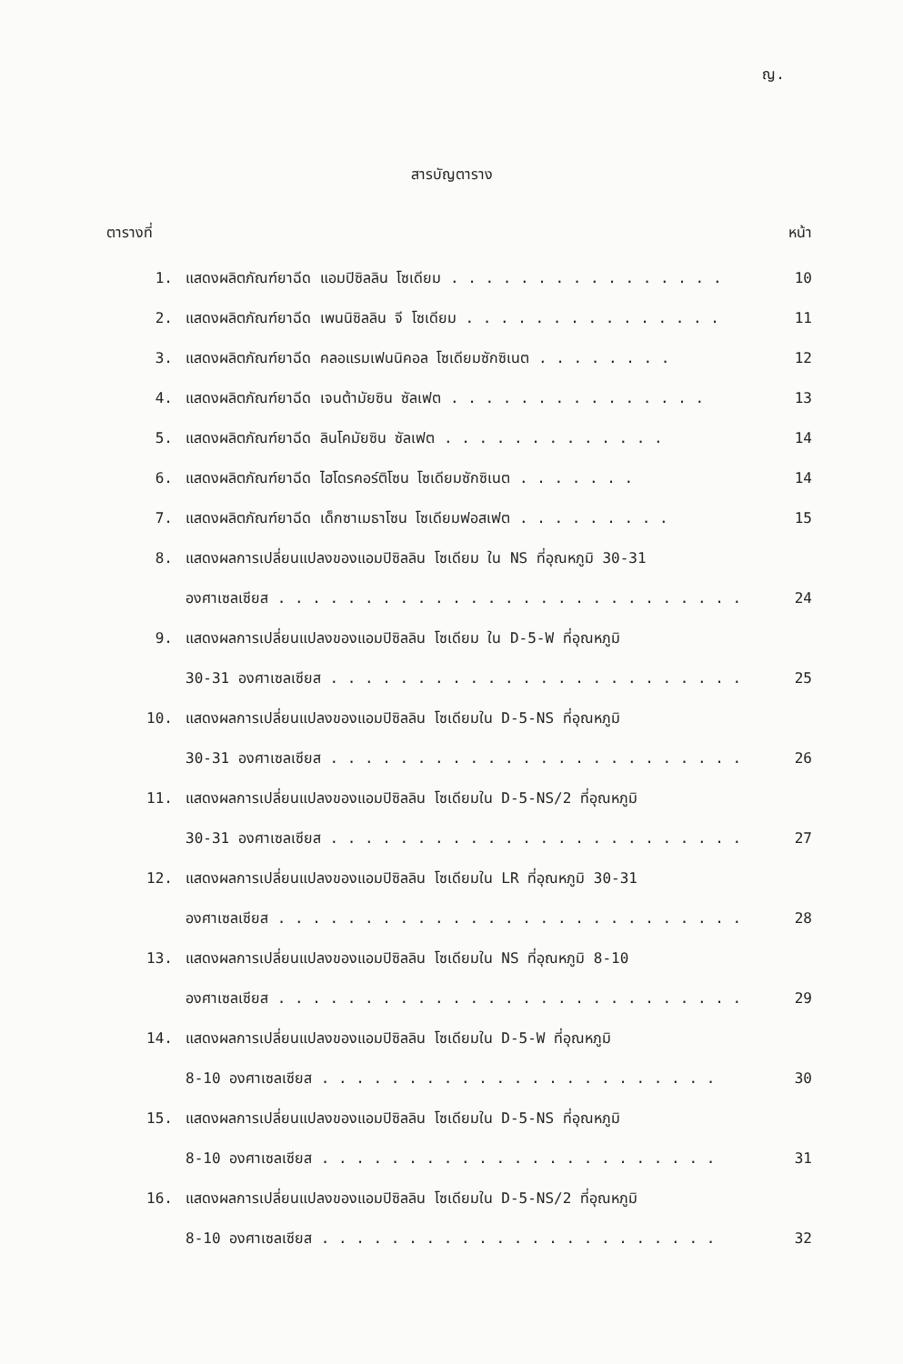ญ.
สารบัญตาราง
ตารางที่ หน้า
1. แสดงผลิตภัณฑ์ยาฉีด แอมปิซิลลิน โซเดียม . . . . . . . . . . . . . . . . 10
2. แสดงผลิตภัณฑ์ยาฉีด เพนนิซิลลิน จี โซเดียม . . . . . . . . . . . . . . . 11
3. แสดงผลิตภัณฑ์ยาฉีด คลอแรมเฟนนิคอล โซเดียมซักซิเนต . . . . . . . . 12
4. แสดงผลิตภัณฑ์ยาฉีด เจนต้ามัยซิน ซัลเฟต . . . . . . . . . . . . . . . 13
5. แสดงผลิตภัณฑ์ยาฉีด ลินโคมัยซิน ซัลเฟต . . . . . . . . . . . . . 14
6. แสดงผลิตภัณฑ์ยาฉีด ไฮโดรคอร์ติโซน โซเดียมซักซิเนต . . . . . . . 14
7. แสดงผลิตภัณฑ์ยาฉีด เด็กซาเมธาโซน โซเดียมฟอสเฟต . . . . . . . . . 15
8. แสดงผลการเปลี่ยนแปลงของแอมปิซิลลิน โซเดียม ใน NS ที่อุณหภูมิ 30-31
องศาเซลเซียส . . . . . . . . . . . . . . . . . . . . . . . . . . . 24
9. แสดงผลการเปลี่ยนแปลงของแอมปิซิลลิน โซเดียม ใน D-5-W ที่อุณหภูมิ
30-31 องศาเซลเซียส . . . . . . . . . . . . . . . . . . . . . . . . 25
10. แสดงผลการเปลี่ยนแปลงของแอมปิซิลลิน โซเดียมใน D-5-NS ที่อุณหภูมิ
30-31 องศาเซลเซียส . . . . . . . . . . . . . . . . . . . . . . . . 26
11. แสดงผลการเปลี่ยนแปลงของแอมปิซิลลิน โซเดียมใน D-5-NS/2 ที่อุณหภูมิ
30-31 องศาเซลเซียส . . . . . . . . . . . . . . . . . . . . . . . . 27
12. แสดงผลการเปลี่ยนแปลงของแอมปิซิลลิน โซเดียมใน LR ที่อุณหภูมิ 30-31
องศาเซลเซียส . . . . . . . . . . . . . . . . . . . . . . . . . . . 28
13. แสดงผลการเปลี่ยนแปลงของแอมปิซิลลิน โซเดียมใน NS ที่อุณหภูมิ 8-10
องศาเซลเซียส . . . . . . . . . . . . . . . . . . . . . . . . . . . 29
14. แสดงผลการเปลี่ยนแปลงของแอมปิซิลลิน โซเดียมใน D-5-W ที่อุณหภูมิ
8-10 องศาเซลเซียส . . . . . . . . . . . . . . . . . . . . . . . 30
15. แสดงผลการเปลี่ยนแปลงของแอมปิซิลลิน โซเดียมใน D-5-NS ที่อุณหภูมิ
8-10 องศาเซลเซียส . . . . . . . . . . . . . . . . . . . . . . . 31
16. แสดงผลการเปลี่ยนแปลงของแอมปิซิลลิน โซเดียมใน D-5-NS/2 ที่อุณหภูมิ
8-10 องศาเซลเซียส . . . . . . . . . . . . . . . . . . . . . . . 32